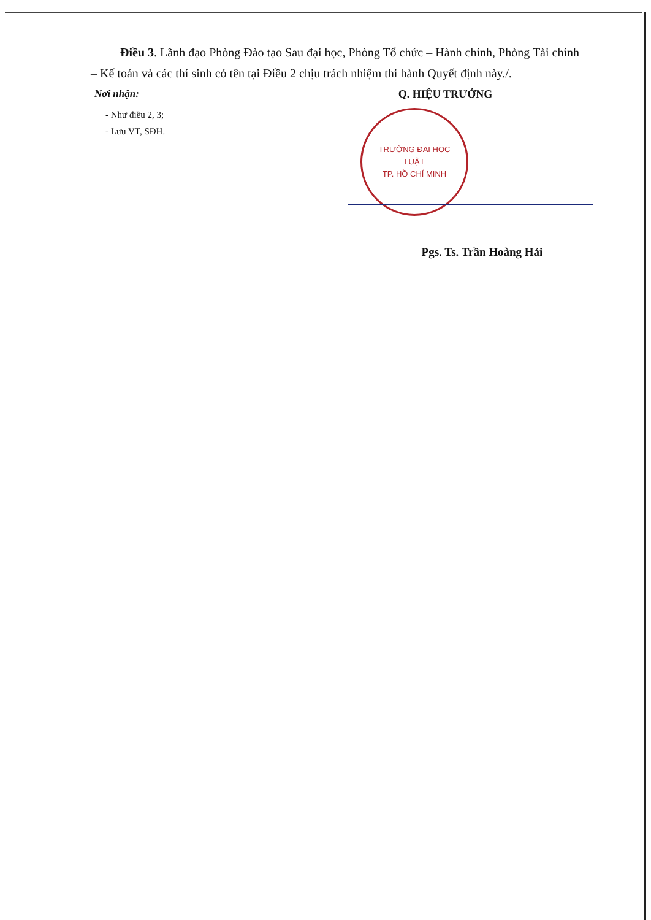Điều 3. Lãnh đạo Phòng Đào tạo Sau đại học, Phòng Tổ chức – Hành chính, Phòng Tài chính – Kế toán và các thí sinh có tên tại Điều 2 chịu trách nhiệm thi hành Quyết định này./.
Nơi nhận:
- Như điều 2, 3;
- Lưu VT, SĐH.
Q. HIỆU TRƯỞNG
TRƯỜNG ĐẠI HỌC
LUẬT
TP. HỒ CHÍ MINH
Pgs. Ts. Trần Hoàng Hải